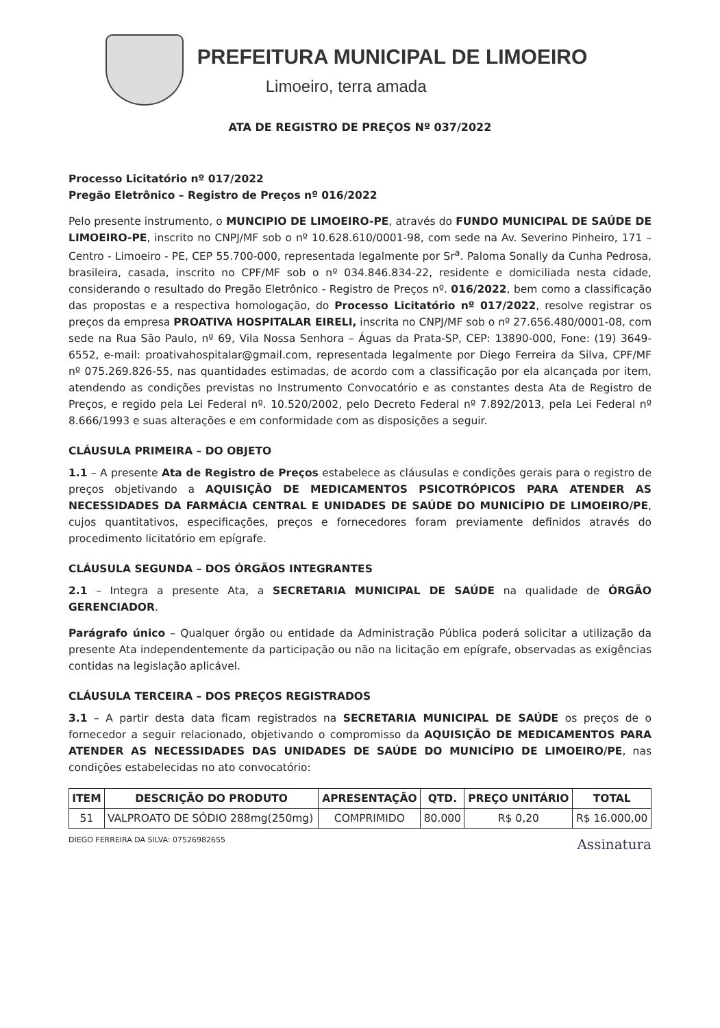PREFEITURA MUNICIPAL DE LIMOEIRO
Limoeiro, terra amada
ATA DE REGISTRO DE PREÇOS Nº 037/2022
Processo Licitatório nº 017/2022
Pregão Eletrônico – Registro de Preços nº 016/2022
Pelo presente instrumento, o MUNCIPIO DE LIMOEIRO-PE, através do FUNDO MUNICIPAL DE SAÚDE DE LIMOEIRO-PE, inscrito no CNPJ/MF sob o nº 10.628.610/0001-98, com sede na Av. Severino Pinheiro, 171 – Centro - Limoeiro - PE, CEP 55.700-000, representada legalmente por Sr<sup>a</sup>. Paloma Sonally da Cunha Pedrosa, brasileira, casada, inscrito no CPF/MF sob o nº 034.846.834-22, residente e domiciliada nesta cidade, considerando o resultado do Pregão Eletrônico - Registro de Preços nº. 016/2022, bem como a classificação das propostas e a respectiva homologação, do Processo Licitatório nº 017/2022, resolve registrar os preços da empresa PROATIVA HOSPITALAR EIRELI, inscrita no CNPJ/MF sob o nº 27.656.480/0001-08, com sede na Rua São Paulo, nº 69, Vila Nossa Senhora – Águas da Prata-SP, CEP: 13890-000, Fone: (19) 3649-6552, e-mail: proativahospitalar@gmail.com, representada legalmente por Diego Ferreira da Silva, CPF/MF nº 075.269.826-55, nas quantidades estimadas, de acordo com a classificação por ela alcançada por item, atendendo as condições previstas no Instrumento Convocatório e as constantes desta Ata de Registro de Preços, e regido pela Lei Federal nº. 10.520/2002, pelo Decreto Federal nº 7.892/2013, pela Lei Federal nº 8.666/1993 e suas alterações e em conformidade com as disposições a seguir.
CLÁUSULA PRIMEIRA – DO OBJETO
1.1 – A presente Ata de Registro de Preços estabelece as cláusulas e condições gerais para o registro de preços objetivando a AQUISIÇÃO DE MEDICAMENTOS PSICOTRÓPICOS PARA ATENDER AS NECESSIDADES DA FARMÁCIA CENTRAL E UNIDADES DE SAÚDE DO MUNICÍPIO DE LIMOEIRO/PE, cujos quantitativos, especificações, preços e fornecedores foram previamente definidos através do procedimento licitatório em epígrafe.
CLÁUSULA SEGUNDA – DOS ÓRGÃOS INTEGRANTES
2.1 – Integra a presente Ata, a SECRETARIA MUNICIPAL DE SAÚDE na qualidade de ÓRGÃO GERENCIADOR.
Parágrafo único – Qualquer órgão ou entidade da Administração Pública poderá solicitar a utilização da presente Ata independentemente da participação ou não na licitação em epígrafe, observadas as exigências contidas na legislação aplicável.
CLÁUSULA TERCEIRA – DOS PREÇOS REGISTRADOS
3.1 – A partir desta data ficam registrados na SECRETARIA MUNICIPAL DE SAÚDE os preços de o fornecedor a seguir relacionado, objetivando o compromisso da AQUISIÇÃO DE MEDICAMENTOS PARA ATENDER AS NECESSIDADES DAS UNIDADES DE SAÚDE DO MUNICÍPIO DE LIMOEIRO/PE, nas condições estabelecidas no ato convocatório:
| ITEM | DESCRIÇÃO DO PRODUTO | APRESENTAÇÃO | QTD. | PREÇO UNITÁRIO | TOTAL |
| --- | --- | --- | --- | --- | --- |
| 51 | VALPROATO DE SÓDIO 288mg(250mg) | COMPRIMIDO | 80.000 | R$ 0,20 | R$ 16.000,00 |
DIEGO FERREIRA DA SILVA: 07526982655
Assinatura